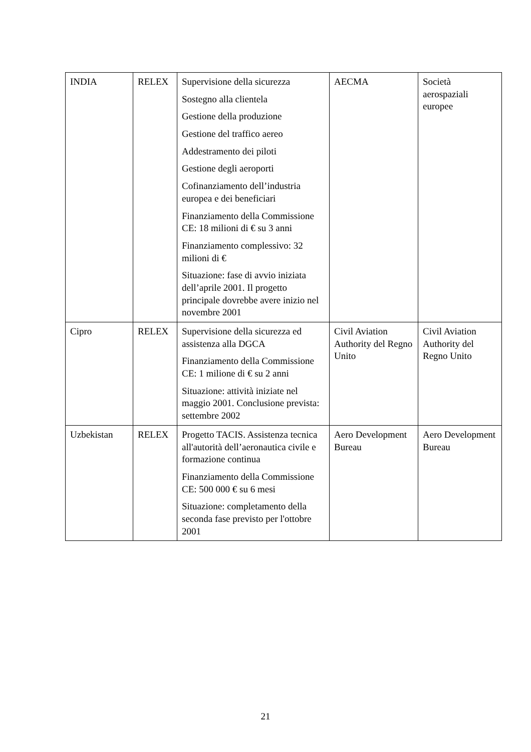| INDIA | RELEX | Supervisione della sicurezza Sostegno alla clientela Gestione della produzione Gestione del traffico aereo Addestramento dei piloti Gestione degli aeroporti Cofinanziamento dell’industria europea e dei beneficiari Finanziamento della Commissione CE: 18 milioni di € su 3 anni Finanziamento complessivo: 32 milioni di € Situazione: fase di avvio iniziata dell’aprile 2001. Il progetto principale dovrebbe avere inizio nel novembre 2001 | AECMA | Società aerospaziali europee |
| Cipro | RELEX | Supervisione della sicurezza ed assistenza alla DGCA Finanziamento della Commissione CE: 1 milione di € su 2 anni Situazione: attività iniziate nel maggio 2001. Conclusione prevista: settembre 2002 | Civil Aviation Authority del Regno Unito | Civil Aviation Authority del Regno Unito |
| Uzbekistan | RELEX | Progetto TACIS. Assistenza tecnica all'autorità dell’aeronautica civile e formazione continua Finanziamento della Commissione CE: 500 000 € su 6 mesi Situazione: completamento della seconda fase previsto per l'ottobre 2001 | Aero Development Bureau | Aero Development Bureau |
21